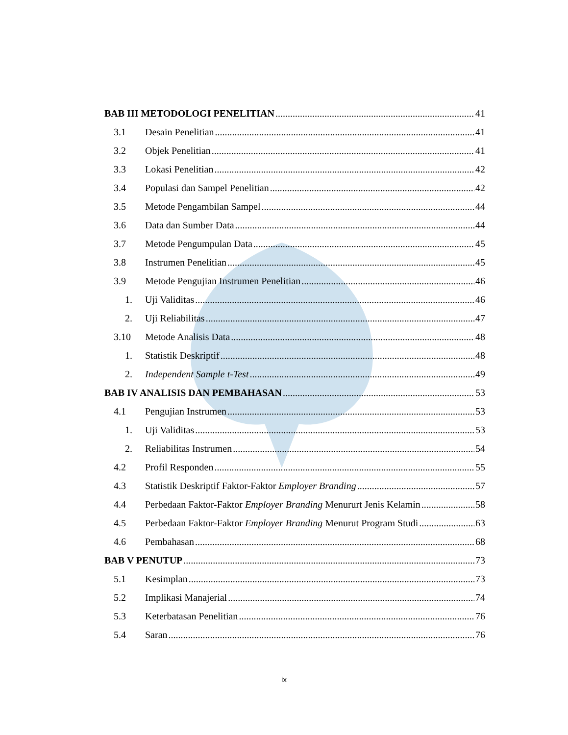BAB III METODOLOGI PENELITIAN 41
3.1 Desain Penelitian 41
3.2 Objek Penelitian 41
3.3 Lokasi Penelitian 42
3.4 Populasi dan Sampel Penelitian 42
3.5 Metode Pengambilan Sampel 44
3.6 Data dan Sumber Data 44
3.7 Metode Pengumpulan Data 45
3.8 Instrumen Penelitian 45
3.9 Metode Pengujian Instrumen Penelitian 46
1. Uji Validitas 46
2. Uji Reliabilitas 47
3.10 Metode Analisis Data 48
1. Statistik Deskriptif 48
2. Independent Sample t-Test 49
BAB IV ANALISIS DAN PEMBAHASAN 53
4.1 Pengujian Instrumen 53
1. Uji Validitas 53
2. Reliabilitas Instrumen 54
4.2 Profil Responden 55
4.3 Statistik Deskriptif Faktor-Faktor Employer Branding 57
4.4 Perbedaan Faktor-Faktor Employer Branding Menururt Jenis Kelamin 58
4.5 Perbedaan Faktor-Faktor Employer Branding Menurut Program Studi 63
4.6 Pembahasan 68
BAB V PENUTUP 73
5.1 Kesimplan 73
5.2 Implikasi Manajerial 74
5.3 Keterbatasan Penelitian 76
5.4 Saran 76
ix